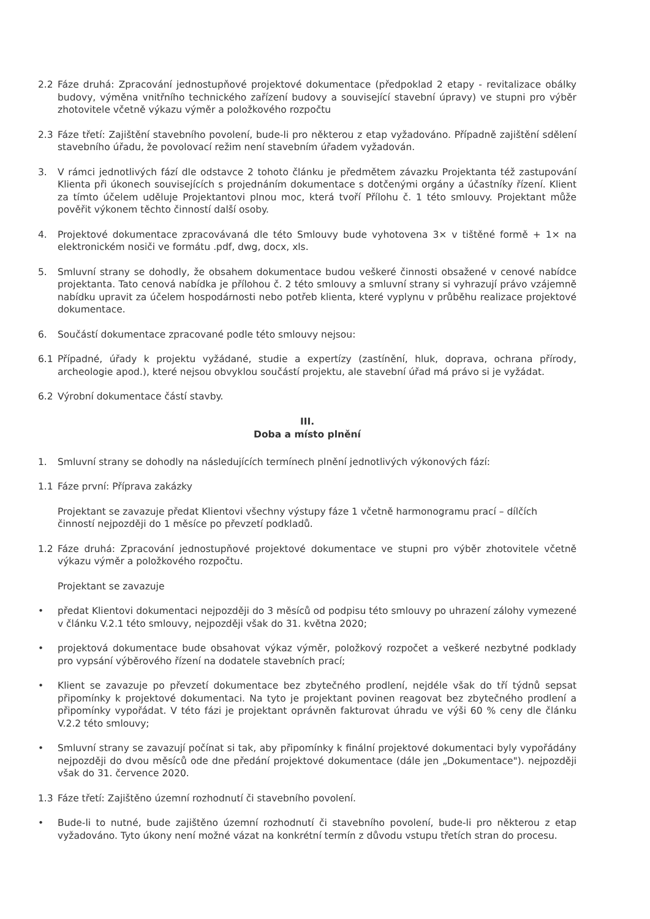2.2 Fáze druhá: Zpracování jednostupňové projektové dokumentace (předpoklad 2 etapy - revitalizace obálky budovy, výměna vnitřního technického zařízení budovy a související stavební úpravy) ve stupni pro výběr zhotovitele včetně výkazu výměr a položkového rozpočtu
2.3 Fáze třetí: Zajištění stavebního povolení, bude-li pro některou z etap vyžadováno. Případně zajištění sdělení stavebního úřadu, že povolovací režim není stavebním úřadem vyžadován.
3. V rámci jednotlivých fází dle odstavce 2 tohoto článku je předmětem závazku Projektanta též zastupování Klienta při úkonech souvisejících s projednáním dokumentace s dotčenými orgány a účastníky řízení. Klient za tímto účelem uděluje Projektantovi plnou moc, která tvoří Přílohu č. 1 této smlouvy. Projektant může pověřit výkonem těchto činností další osoby.
4. Projektové dokumentace zpracovávaná dle této Smlouvy bude vyhotovena 3× v tištěné formě + 1× na elektronickém nosiči ve formátu .pdf, dwg, docx, xls.
5. Smluvní strany se dohodly, že obsahem dokumentace budou veškeré činnosti obsažené v cenové nabídce projektanta. Tato cenová nabídka je přílohou č. 2 této smlouvy a smluvní strany si vyhrazují právo vzájemně nabídku upravit za účelem hospodárnosti nebo potřeb klienta, které vyplynu v průběhu realizace projektové dokumentace.
6. Součástí dokumentace zpracované podle této smlouvy nejsou:
6.1 Případné, úřady k projektu vyžádané, studie a expertízy (zastínění, hluk, doprava, ochrana přírody, archeologie apod.), které nejsou obvyklou součástí projektu, ale stavební úřad má právo si je vyžádat.
6.2 Výrobní dokumentace částí stavby.
III.
Doba a místo plnění
1. Smluvní strany se dohodly na následujících termínech plnění jednotlivých výkonových fází:
1.1 Fáze první: Příprava zakázky
Projektant se zavazuje předat Klientovi všechny výstupy fáze 1 včetně harmonogramu prací – dílčích činností nejpozději do 1 měsíce po převzetí podkladů.
1.2 Fáze druhá: Zpracování jednostupňové projektové dokumentace ve stupni pro výběr zhotovitele včetně výkazu výměr a položkového rozpočtu.
Projektant se zavazuje
• předat Klientovi dokumentaci nejpozději do 3 měsíců od podpisu této smlouvy po uhrazení zálohy vymezené v článku V.2.1 této smlouvy, nejpozději však do 31. května 2020;
• projektová dokumentace bude obsahovat výkaz výměr, položkový rozpočet a veškeré nezbytné podklady pro vypsání výběrového řízení na dodatele stavebních prací;
• Klient se zavazuje po převzetí dokumentace bez zbytečného prodlení, nejdéle však do tří týdnů sepsat připomínky k projektové dokumentaci. Na tyto je projektant povinen reagovat bez zbytečného prodlení a připomínky vypořádat. V této fázi je projektant oprávněn fakturovat úhradu ve výši 60 % ceny dle článku V.2.2 této smlouvy;
• Smluvní strany se zavazují počínat si tak, aby připomínky k finální projektové dokumentaci byly vypořádány nejpozději do dvou měsíců ode dne předání projektové dokumentace (dále jen „Dokumentace"). nejpozději však do 31. července 2020.
1.3 Fáze třetí: Zajištěno územní rozhodnutí či stavebního povolení.
• Bude-li to nutné, bude zajištěno územní rozhodnutí či stavebního povolení, bude-li pro některou z etap vyžadováno. Tyto úkony není možné vázat na konkrétní termín z důvodu vstupu třetích stran do procesu.